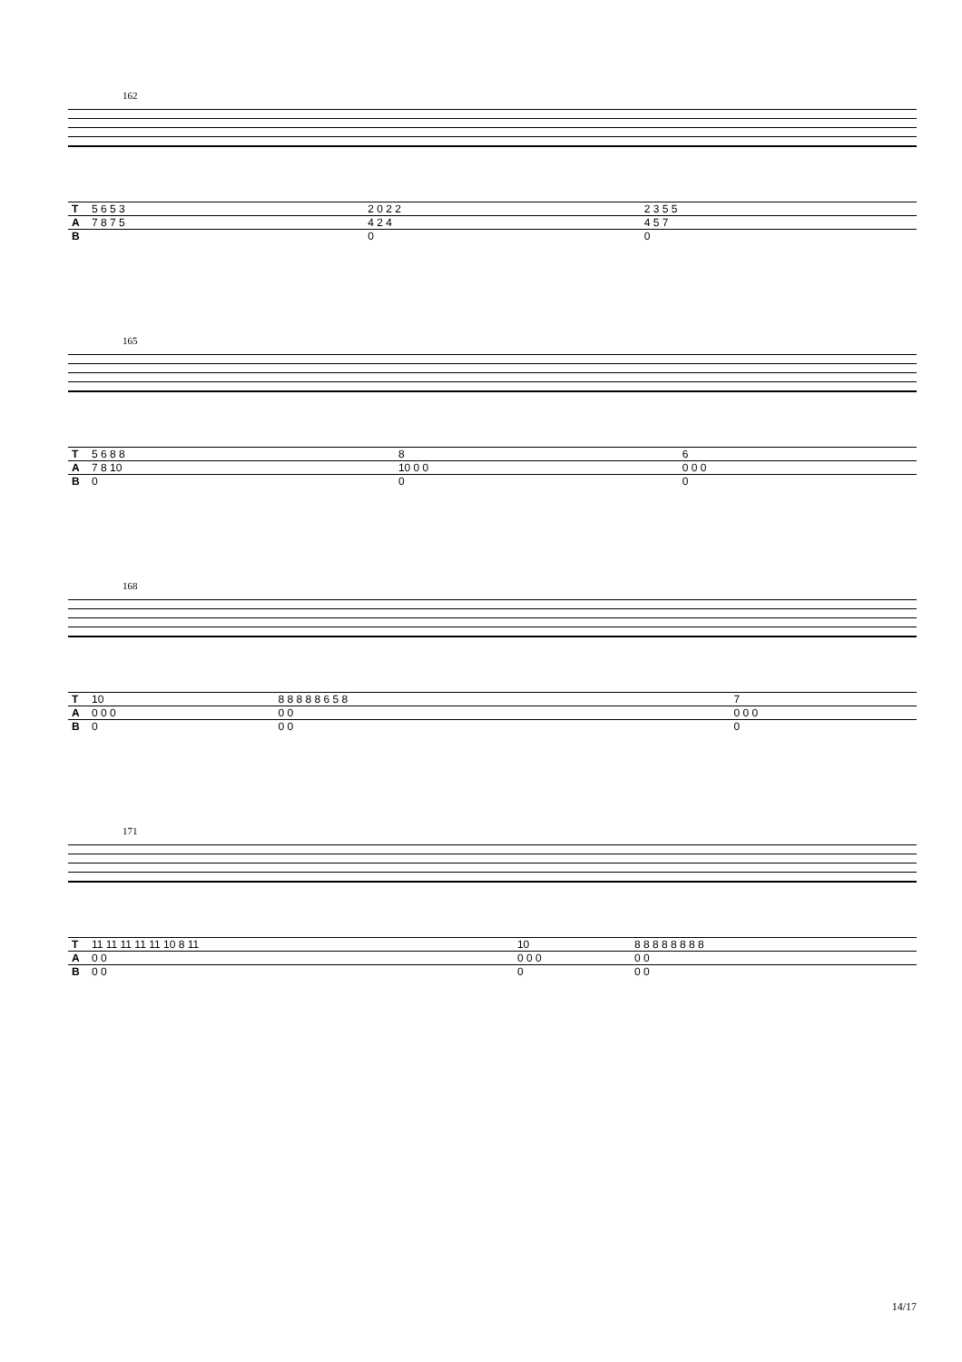162
| T | 5 6 5 3 | 2 0 2 2 | 2 3 5 5 |
| A | 7 8 7 5 | 4 2 4 | 4 5 7 |
| B | | 0 | 0 |
165
| T | 5 6 8 8 | 8 | 6 |
| A | 7 8 10 | 10 0 0 | 0 0 0 |
| B | 0 | 0 | 0 |
168
| T | 10 | 8 8 8 8 8 6 5 8 | 7 |
| A | 0 0 0 | 0 0 | 0 0 0 |
| B | 0 | 0 0 | 0 |
171
| T | 11 11 11 11 11 10 8 11 | 10 | 8 8 8 8 8 8 8 8 |
| A | 0 0 | 0 0 0 | 0 0 |
| B | 0 0 | 0 | 0 0 |
14/17